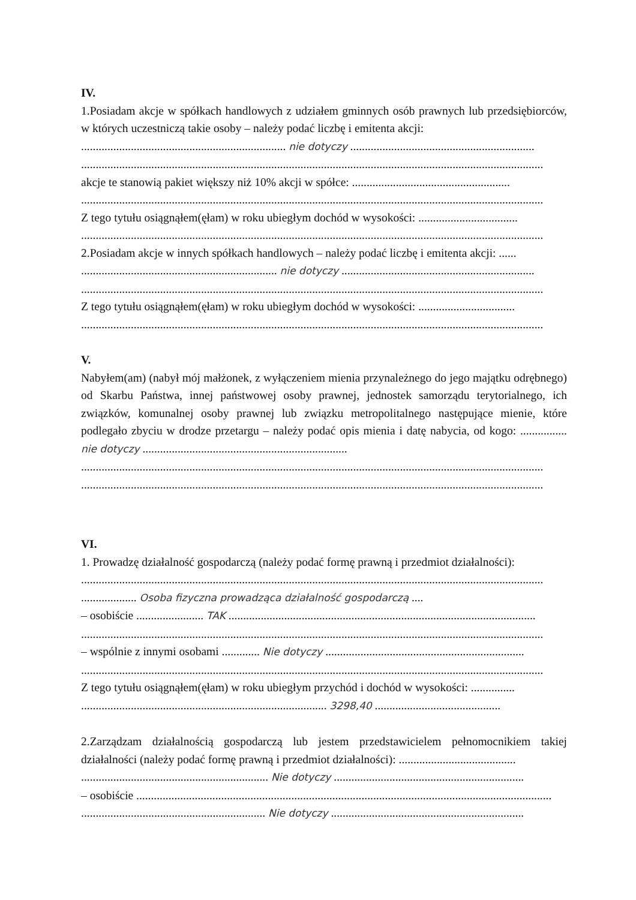IV.
1.Posiadam akcje w spółkach handlowych z udziałem gminnych osób prawnych lub przedsiębiorców, w których uczestniczą takie osoby – należy podać liczbę i emitenta akcji:
...................................................................... nie dotyczy ...............................................................
..............................................................................................................................................................
akcje te stanowią pakiet większy niż 10% akcji w spółce: ......................................................
..............................................................................................................................................................
Z tego tytułu osiągnąłem(ęłam) w roku ubiegłym dochód w wysokości: ..................................
..............................................................................................................................................................
2.Posiadam akcje w innych spółkach handlowych – należy podać liczbę i emitenta akcji: ......
................................................................... nie dotyczy ..................................................................
..............................................................................................................................................................
Z tego tytułu osiągnąłem(ęłam) w roku ubiegłym dochód w wysokości: .................................
..............................................................................................................................................................
V.
Nabyłem(am) (nabył mój małżonek, z wyłączeniem mienia przynależnego do jego majątku odrębnego) od Skarbu Państwa, innej państwowej osoby prawnej, jednostek samorządu terytorialnego, ich związków, komunalnej osoby prawnej lub związku metropolitalnego następujące mienie, które podlegało zbyciu w drodze przetargu – należy podać opis mienia i datę nabycia, od kogo: ................ nie dotyczy ......................................................................
..............................................................................................................................................................
..............................................................................................................................................................
VI.
1. Prowadzę działalność gospodarczą (należy podać formę prawną i przedmiot działalności):
..............................................................................................................................................................
................... Osoba fizyczna prowadząca działalność gospodarczą ....
– osobiście ....................... TAK .........................................................................................................
..............................................................................................................................................................
– wspólnie z innymi osobami ............. Nie dotyczy ....................................................................
..............................................................................................................................................................
Z tego tytułu osiągnąłem(ęłam) w roku ubiegłym przychód i dochód w wysokości: ...............
.................................................................................... 3298,40 ...........................................
2.Zarządzam działalnością gospodarczą lub jestem przedstawicielem pełnomocnikiem takiej działalności (należy podać formę prawną i przedmiot działalności): ........................................
................................................................ Nie dotyczy .................................................................
– osobiście ..............................................................................................................................................
............................................................... Nie dotyczy ..................................................................